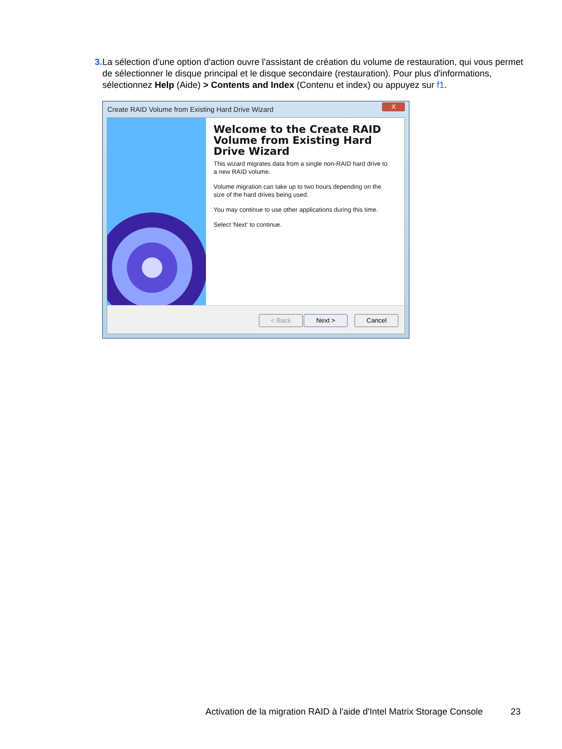3. La sélection d'une option d'action ouvre l'assistant de création du volume de restauration, qui vous permet de sélectionner le disque principal et le disque secondaire (restauration). Pour plus d'informations, sélectionnez Help (Aide) > Contents and Index (Contenu et index) ou appuyez sur f1.
Create RAID Volume from Existing Hard Drive Wizard
X
Welcome to the Create RAID Volume from Existing Hard Drive Wizard
This wizard migrates data from a single non-RAID hard drive to a new RAID volume.
Volume migration can take up to two hours depending on the size of the hard drives being used.
You may continue to use other applications during this time.
Select 'Next' to continue.
< Back Next > Cancel
Activation de la migration RAID à l'aide d'Intel Matrix Storage Console
23